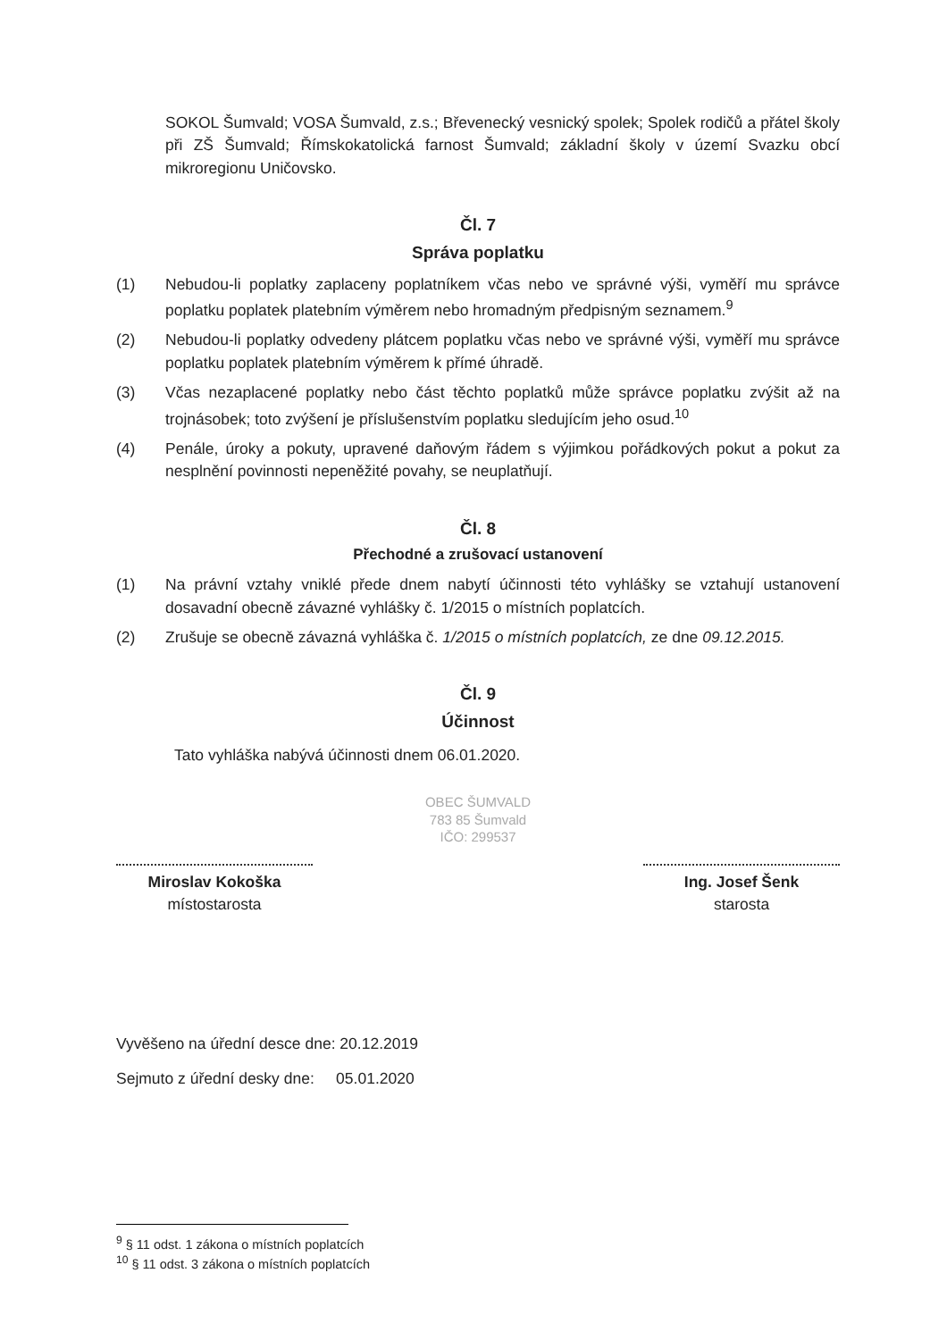SOKOL Šumvald; VOSA Šumvald, z.s.; Břevenecký vesnický spolek; Spolek rodičů a přátel školy při ZŠ Šumvald; Římskokatolická farnost Šumvald; základní školy v území Svazku obcí mikroregionu Uničovsko.
Čl. 7
Správa poplatku
(1) Nebudou-li poplatky zaplaceny poplatníkem včas nebo ve správné výši, vyměří mu správce poplatku poplatek platebním výměrem nebo hromadným předpisným seznamem.<sup>9</sup>
(2) Nebudou-li poplatky odvedeny plátcem poplatku včas nebo ve správné výši, vyměří mu správce poplatku poplatek platebním výměrem k přímé úhradě.
(3) Včas nezaplacené poplatky nebo část těchto poplatků může správce poplatku zvýšit až na trojnásobek; toto zvýšení je příslušenstvím poplatku sledujícím jeho osud.<sup>10</sup>
(4) Penále, úroky a pokuty, upravené daňovým řádem s výjimkou pořádkových pokut a pokut za nesplnění povinnosti nepeněžité povahy, se neuplatňují.
Čl. 8
Přechodné a zrušovací ustanovení
(1) Na právní vztahy vniklé přede dnem nabytí účinnosti této vyhlášky se vztahují ustanovení dosavadní obecně závazné vyhlášky č. 1/2015 o místních poplatcích.
(2) Zrušuje se obecně závazná vyhláška č. 1/2015 o místních poplatcích, ze dne 09.12.2015.
Čl. 9
Účinnost
Tato vyhláška nabývá účinnosti dnem 06.01.2020.
OBEC ŠUMVALD
783 85 Šumvald
IČO: 299537
Miroslav Kokoška
místostarosta
Ing. Josef Šenk
starosta
Vyvěšeno na úřední desce dne: 20.12.2019
Sejmuto z úřední desky dne: 05.01.2020
<sup>9</sup> § 11 odst. 1 zákona o místních poplatcích
<sup>10</sup> § 11 odst. 3 zákona o místních poplatcích